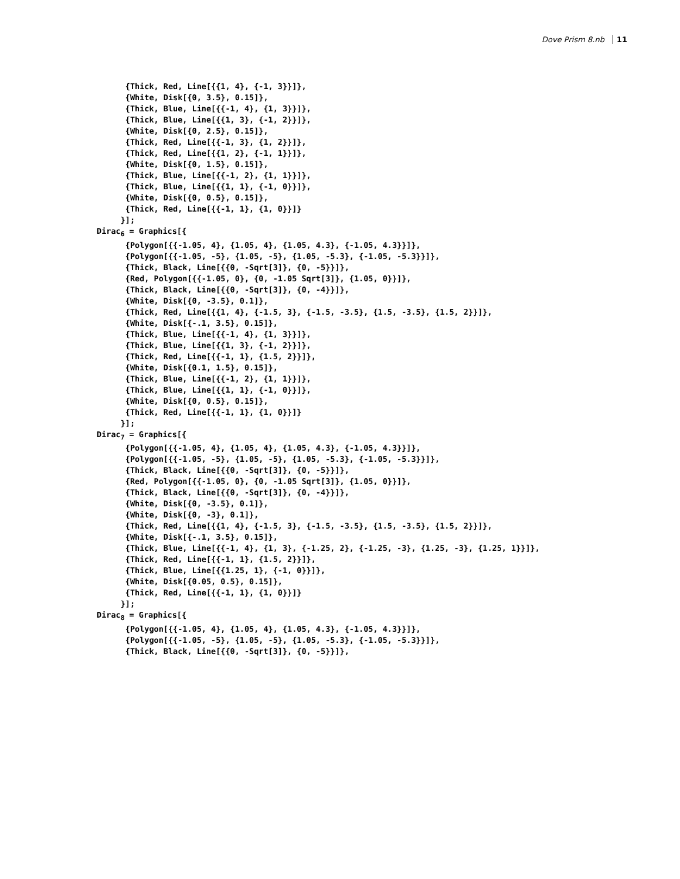Dove Prism 8.nb 11
      {Thick, Red, Line[{{1, 4}, {-1, 3}}]},
      {White, Disk[{0, 3.5}, 0.15]},
      {Thick, Blue, Line[{{-1, 4}, {1, 3}}]},
      {Thick, Blue, Line[{{1, 3}, {-1, 2}}]},
      {White, Disk[{0, 2.5}, 0.15]},
      {Thick, Red, Line[{{-1, 3}, {1, 2}}]},
      {Thick, Red, Line[{{1, 2}, {-1, 1}}]},
      {White, Disk[{0, 1.5}, 0.15]},
      {Thick, Blue, Line[{{-1, 2}, {1, 1}}]},
      {Thick, Blue, Line[{{1, 1}, {-1, 0}}]},
      {White, Disk[{0, 0.5}, 0.15]},
      {Thick, Red, Line[{{-1, 1}, {1, 0}}]}
     }];
Dirac6 = Graphics[{
      {Polygon[{{-1.05, 4}, {1.05, 4}, {1.05, 4.3}, {-1.05, 4.3}}]},
      {Polygon[{{-1.05, -5}, {1.05, -5}, {1.05, -5.3}, {-1.05, -5.3}}]},
      {Thick, Black, Line[{{0, -Sqrt[3]}, {0, -5}}]},
      {Red, Polygon[{{-1.05, 0}, {0, -1.05 Sqrt[3]}, {1.05, 0}}]},
      {Thick, Black, Line[{{0, -Sqrt[3]}, {0, -4}}]},
      {White, Disk[{0, -3.5}, 0.1]},
      {Thick, Red, Line[{{1, 4}, {-1.5, 3}, {-1.5, -3.5}, {1.5, -3.5}, {1.5, 2}}]},
      {White, Disk[{-.1, 3.5}, 0.15]},
      {Thick, Blue, Line[{{-1, 4}, {1, 3}}]},
      {Thick, Blue, Line[{{1, 3}, {-1, 2}}]},
      {Thick, Red, Line[{{-1, 1}, {1.5, 2}}]},
      {White, Disk[{0.1, 1.5}, 0.15]},
      {Thick, Blue, Line[{{-1, 2}, {1, 1}}]},
      {Thick, Blue, Line[{{1, 1}, {-1, 0}}]},
      {White, Disk[{0, 0.5}, 0.15]},
      {Thick, Red, Line[{{-1, 1}, {1, 0}}]}
     }];
Dirac7 = Graphics[{
      {Polygon[{{-1.05, 4}, {1.05, 4}, {1.05, 4.3}, {-1.05, 4.3}}]},
      {Polygon[{{-1.05, -5}, {1.05, -5}, {1.05, -5.3}, {-1.05, -5.3}}]},
      {Thick, Black, Line[{{0, -Sqrt[3]}, {0, -5}}]},
      {Red, Polygon[{{-1.05, 0}, {0, -1.05 Sqrt[3]}, {1.05, 0}}]},
      {Thick, Black, Line[{{0, -Sqrt[3]}, {0, -4}}]},
      {White, Disk[{0, -3.5}, 0.1]},
      {White, Disk[{0, -3}, 0.1]},
      {Thick, Red, Line[{{1, 4}, {-1.5, 3}, {-1.5, -3.5}, {1.5, -3.5}, {1.5, 2}}]},
      {White, Disk[{-.1, 3.5}, 0.15]},
      {Thick, Blue, Line[{{-1, 4}, {1, 3}, {-1.25, 2}, {-1.25, -3}, {1.25, -3}, {1.25, 1}}]},
      {Thick, Red, Line[{{-1, 1}, {1.5, 2}}]},
      {Thick, Blue, Line[{{1.25, 1}, {-1, 0}}]},
      {White, Disk[{0.05, 0.5}, 0.15]},
      {Thick, Red, Line[{{-1, 1}, {1, 0}}]}
     }];
Dirac8 = Graphics[{
      {Polygon[{{-1.05, 4}, {1.05, 4}, {1.05, 4.3}, {-1.05, 4.3}}]},
      {Polygon[{{-1.05, -5}, {1.05, -5}, {1.05, -5.3}, {-1.05, -5.3}}]},
      {Thick, Black, Line[{{0, -Sqrt[3]}, {0, -5}}]},